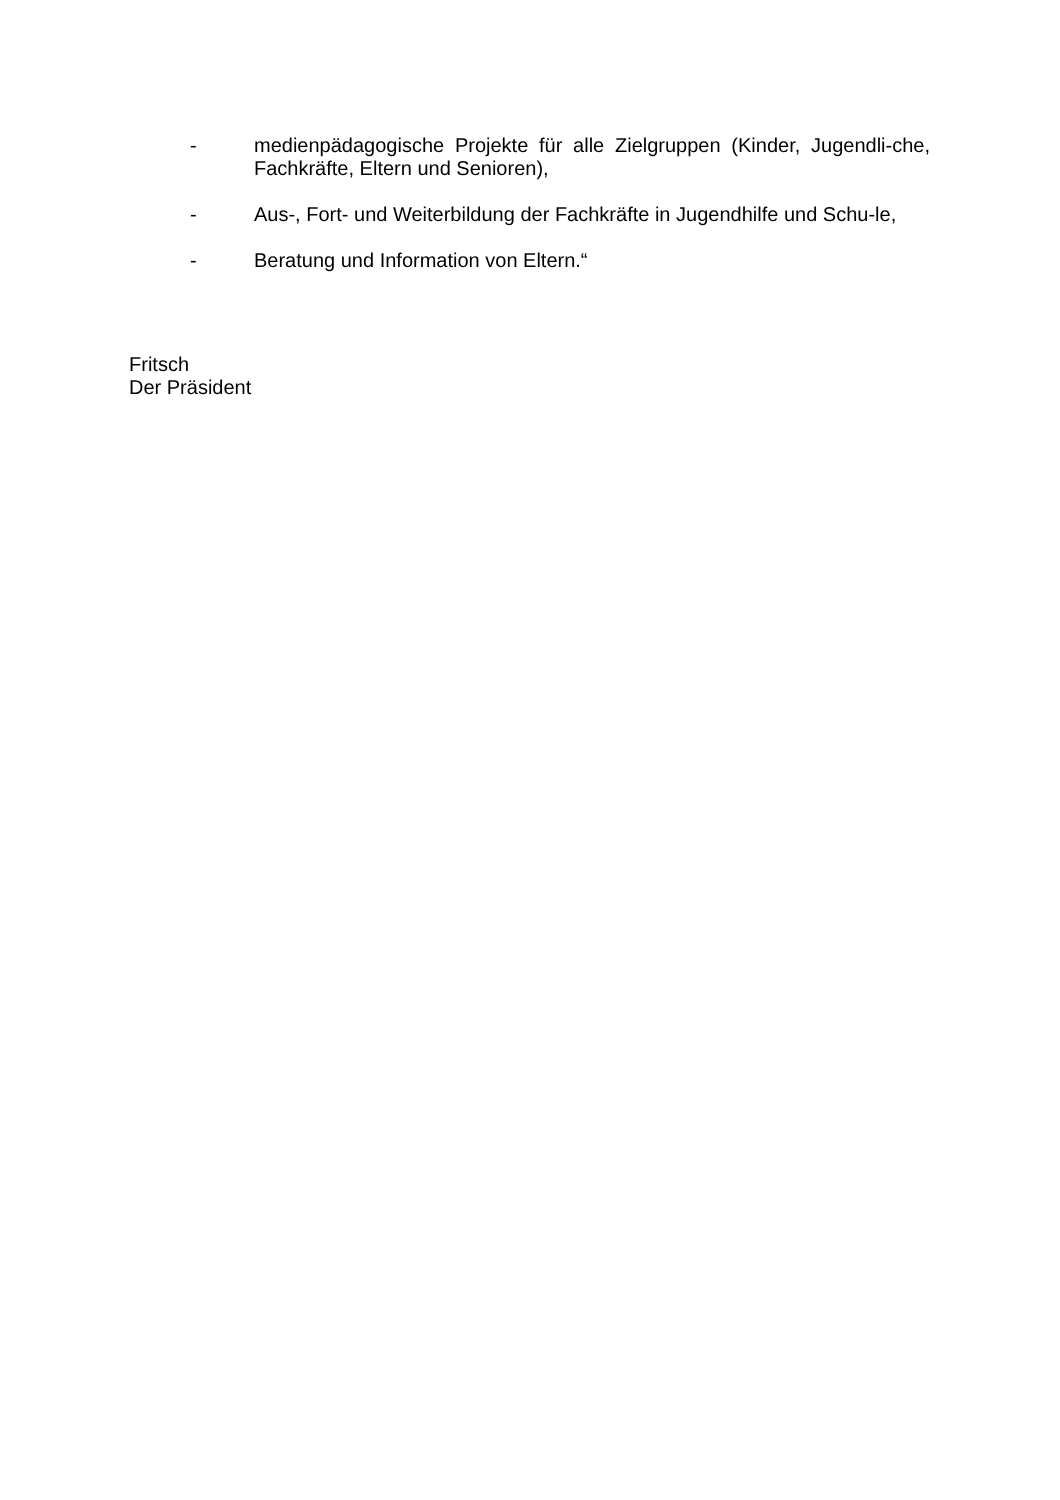- medienpädagogische Projekte für alle Zielgruppen (Kinder, Jugendli-che, Fachkräfte, Eltern und Senioren),
- Aus-, Fort- und Weiterbildung der Fachkräfte in Jugendhilfe und Schu-le,
- Beratung und Information von Eltern.“
Fritsch
Der Präsident